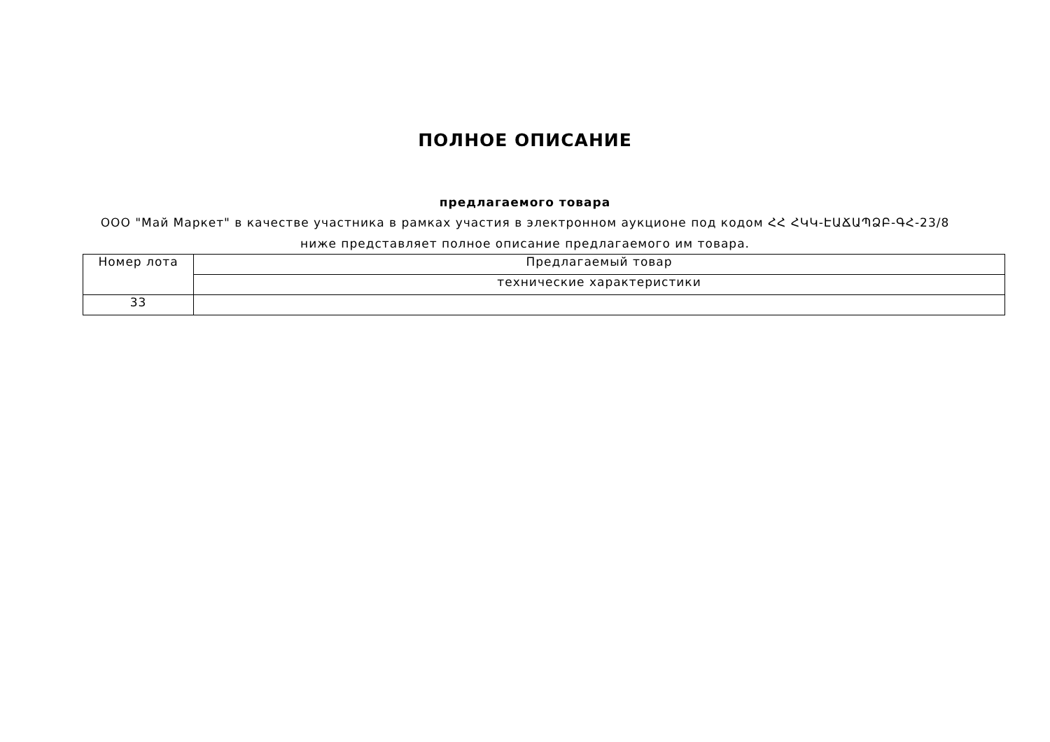ПОЛНОЕ ОПИСАНИЕ
предлагаемого товара
ООО "Май Маркет" в качестве участника в рамках участия в электронном аукционе под кодом ՀՀ ՀԿԿ-ԷԱՃԱՊՁԲ-ԳՀ-23/8 ниже представляет полное описание предлагаемого им товара.
| Номер лота | Предлагаемый товар |
| | технические характеристики |
| 33 | |